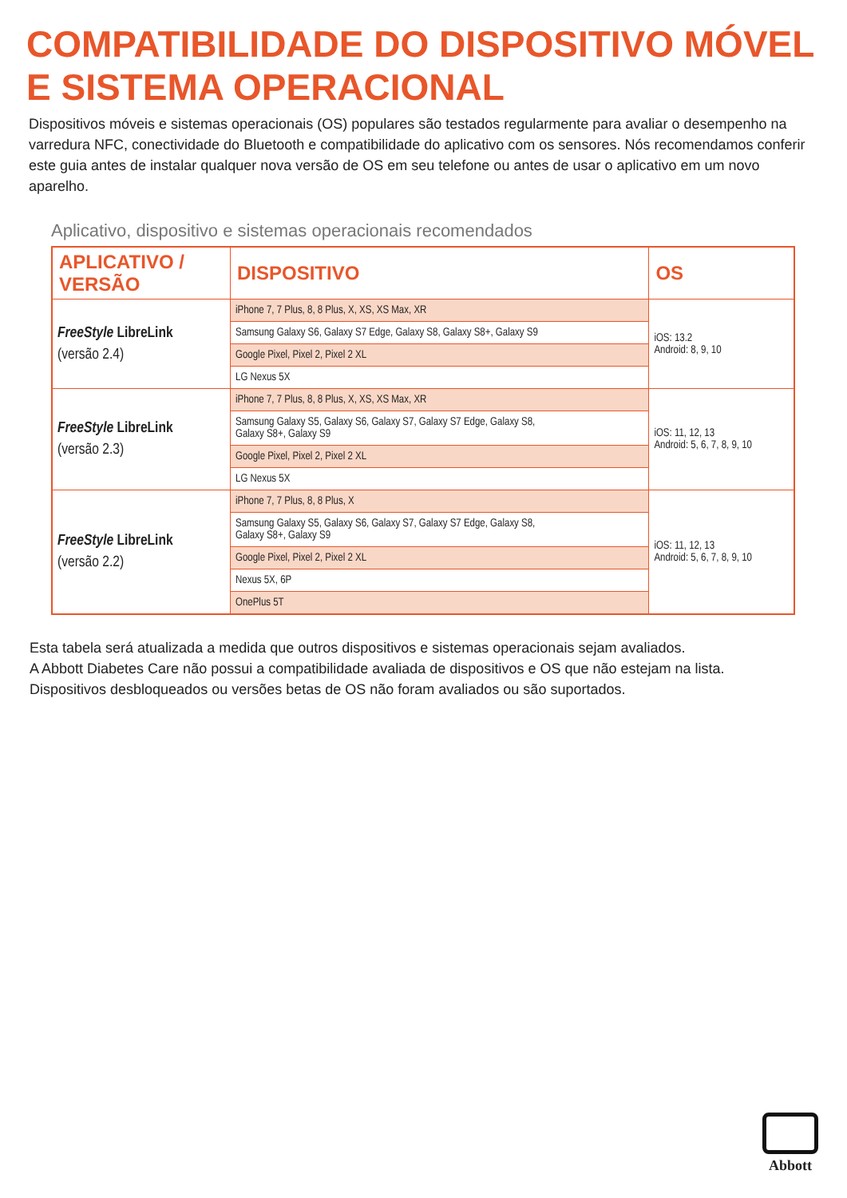COMPATIBILIDADE DO DISPOSITIVO MÓVEL
E SISTEMA OPERACIONAL
Dispositivos móveis e sistemas operacionais (OS) populares são testados regularmente para avaliar o desempenho na varredura NFC, conectividade do Bluetooth e compatibilidade do aplicativo com os sensores. Nós recomendamos conferir este guia antes de instalar qualquer nova versão de OS em seu telefone ou antes de usar o aplicativo em um novo aparelho.
Aplicativo, dispositivo e sistemas operacionais recomendados
| APLICATIVO / VERSÃO | DISPOSITIVO | OS |
| --- | --- | --- |
| FreeStyle LibreLink (versão 2.4) | iPhone 7, 7 Plus, 8, 8 Plus, X, XS, XS Max, XR | iOS: 13.2 Android: 8, 9, 10 |
| | Samsung Galaxy S6, Galaxy S7 Edge, Galaxy S8, Galaxy S8+, Galaxy S9 | |
| | Google Pixel, Pixel 2, Pixel 2 XL | |
| | LG Nexus 5X | |
| FreeStyle LibreLink (versão 2.3) | iPhone 7, 7 Plus, 8, 8 Plus, X, XS, XS Max, XR | iOS: 11, 12, 13 Android: 5, 6, 7, 8, 9, 10 |
| | Samsung Galaxy S5, Galaxy S6, Galaxy S7, Galaxy S7 Edge, Galaxy S8, Galaxy S8+, Galaxy S9 | |
| | Google Pixel, Pixel 2, Pixel 2 XL | |
| | LG Nexus 5X | |
| FreeStyle LibreLink (versão 2.2) | iPhone 7, 7 Plus, 8, 8 Plus, X | iOS: 11, 12, 13 Android: 5, 6, 7, 8, 9, 10 |
| | Samsung Galaxy S5, Galaxy S6, Galaxy S7, Galaxy S7 Edge, Galaxy S8, Galaxy S8+, Galaxy S9 | |
| | Google Pixel, Pixel 2, Pixel 2 XL | |
| | Nexus 5X, 6P | |
| | OnePlus 5T | |
Esta tabela será atualizada a medida que outros dispositivos e sistemas operacionais sejam avaliados.
A Abbott Diabetes Care não possui a compatibilidade avaliada de dispositivos e OS que não estejam na lista.
Dispositivos desbloqueados ou versões betas de OS não foram avaliados ou são suportados.
Abbott